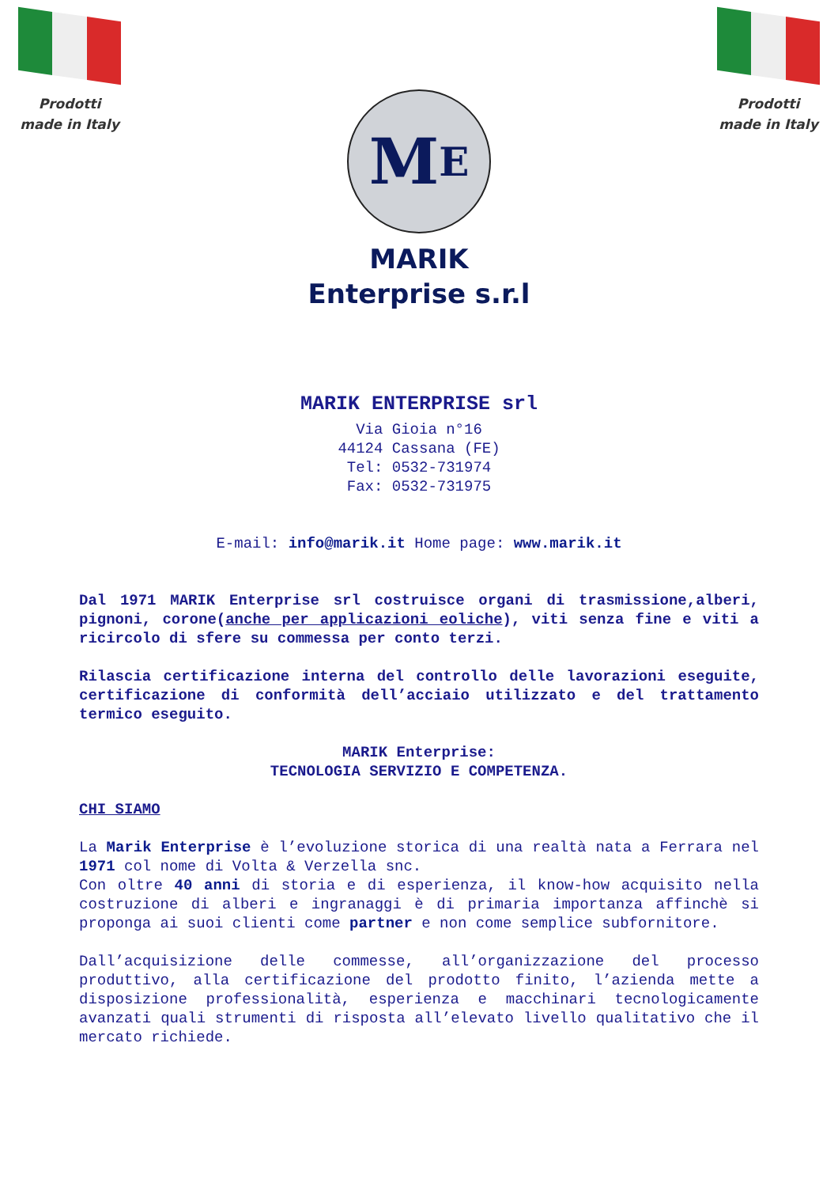Prodotti
made in Italy
M E
MARIK
Enterprise s.r.l
Prodotti
made in Italy
MARIK ENTERPRISE srl
Via Gioia n°16
44124 Cassana (FE)
Tel: 0532-731974
Fax: 0532-731975
E-mail: info@marik.it Home page: www.marik.it
Dal 1971 MARIK Enterprise srl costruisce organi di trasmissione,alberi, pignoni, corone(anche per applicazioni eoliche), viti senza fine e viti a ricircolo di sfere su commessa per conto terzi.
Rilascia certificazione interna del controllo delle lavorazioni eseguite, certificazione di conformità dell’acciaio utilizzato e del trattamento termico eseguito.
MARIK Enterprise:
TECNOLOGIA SERVIZIO E COMPETENZA.
CHI SIAMO
La Marik Enterprise è l’evoluzione storica di una realtà nata a Ferrara nel 1971 col nome di Volta & Verzella snc.
Con oltre 40 anni di storia e di esperienza, il know-how acquisito nella costruzione di alberi e ingranaggi è di primaria importanza affinchè si proponga ai suoi clienti come partner e non come semplice subfornitore.
Dall’acquisizione delle commesse, all’organizzazione del processo produttivo, alla certificazione del prodotto finito, l’azienda mette a disposizione professionalità, esperienza e macchinari tecnologicamente avanzati quali strumenti di risposta all’elevato livello qualitativo che il mercato richiede.